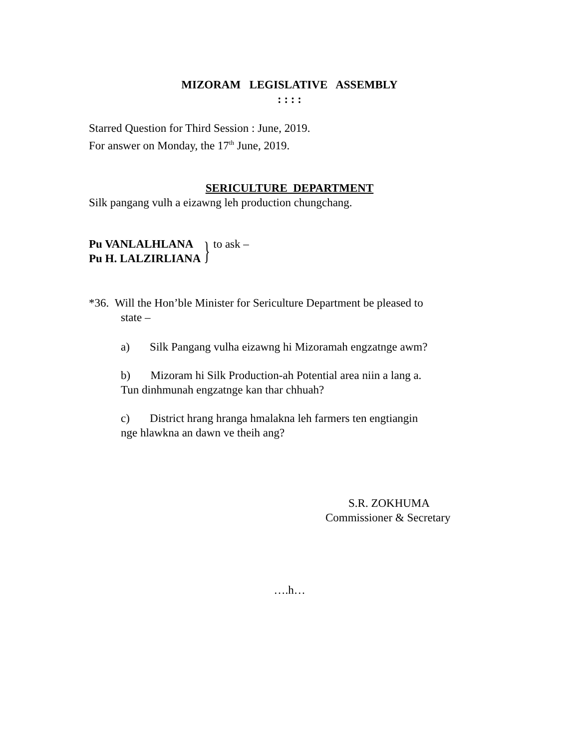MIZORAM LEGISLATIVE ASSEMBLY
: : : :
Starred Question for Third Session : June, 2019.
For answer on Monday, the 17<sup>th</sup> June, 2019.
SERICULTURE DEPARTMENT
Silk pangang vulh a eizawng leh production chungchang.
Pu VANLALHLANA
Pu H. LALZIRLIANA
}
to ask –
*36. Will the Hon’ble Minister for Sericulture Department be pleased to
state –
a) Silk Pangang vulha eizawng hi Mizoramah engzatnge awm?
b) Mizoram hi Silk Production-ah Potential area niin a lang a.
Tun dinhmunah engzatnge kan thar chhuah?
c) District hrang hranga hmalakna leh farmers ten engtiangin
nge hlawkna an dawn ve theih ang?
S.R. ZOKHUMA
Commissioner & Secretary
….h…